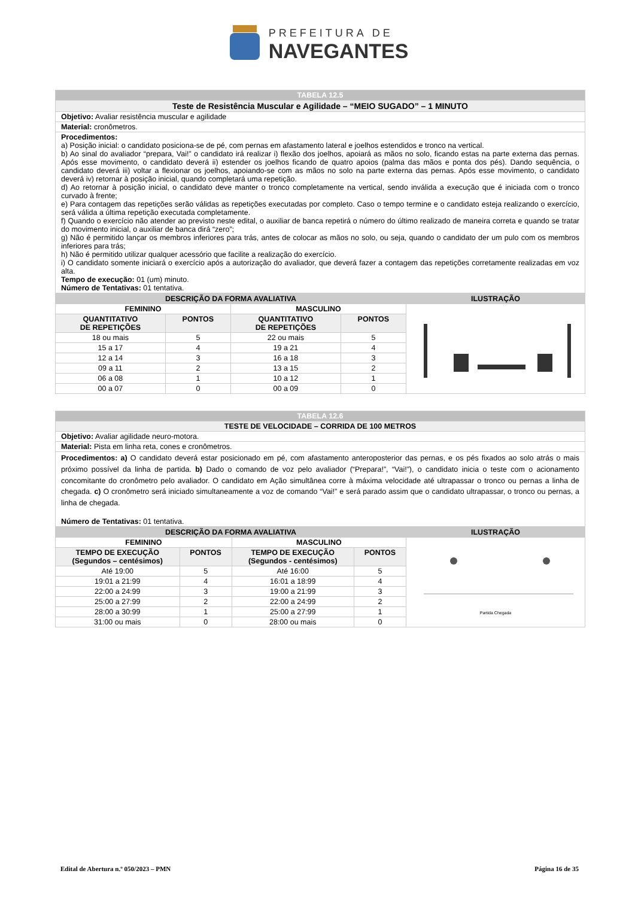PREFEITURA DE
NAVEGANTES
| TABELA 12.5 |
| Teste de Resistência Muscular e Agilidade – “MEIO SUGADO” – 1 MINUTO |
| Objetivo: Avaliar resistência muscular e agilidade |
| Material: cronômetros. |
| Procedimentos: a) Posição inicial: o candidato posiciona-se de pé, com pernas em afastamento lateral e joelhos estendidos e tronco na vertical. b) Ao sinal do avaliador “prepara, Vai!” o candidato irá realizar i) flexão dos joelhos, apoiará as mãos no solo, ficando estas na parte externa das pernas. Após esse movimento, o candidato deverá ii) estender os joelhos ficando de quatro apoios (palma das mãos e ponta dos pés). Dando sequência, o candidato deverá iii) voltar a flexionar os joelhos, apoiando-se com as mãos no solo na parte externa das pernas. Após esse movimento, o candidato deverá iv) retornar à posição inicial, quando completará uma repetição. d) Ao retornar à posição inicial, o candidato deve manter o tronco completamente na vertical, sendo inválida a execução que é iniciada com o tronco curvado à frente; e) Para contagem das repetições serão válidas as repetições executadas por completo. Caso o tempo termine e o candidato esteja realizando o exercício, será válida a última repetição executada completamente. f) Quando o exercício não atender ao previsto neste edital, o auxiliar de banca repetirá o número do último realizado de maneira correta e quando se tratar do movimento inicial, o auxiliar de banca dirá “zero”; g) Não é permitido lançar os membros inferiores para trás, antes de colocar as mãos no solo, ou seja, quando o candidato der um pulo com os membros inferiores para trás; h) Não é permitido utilizar qualquer acessório que facilite a realização do exercício. i) O candidato somente iniciará o exercício após a autorização do avaliador, que deverá fazer a contagem das repetições corretamente realizadas em voz alta. Tempo de execução: 01 (um) minuto. Número de Tentativas: 01 tentativa. |
| DESCRIÇÃO DA FORMA AVALIATIVA | | | | ILUSTRAÇÃO |
| --- | --- | --- | --- | --- |
| FEMININO | | MASCULINO | | |
| QUANTITATIVO DE REPETIÇÕES | PONTOS | QUANTITATIVO DE REPETIÇÕES | PONTOS | |
| 18 ou mais | 5 | 22 ou mais | 5 | |
| 15 a 17 | 4 | 19 a 21 | 4 | |
| 12 a 14 | 3 | 16 a 18 | 3 | |
| 09 a 11 | 2 | 13 a 15 | 2 | |
| 06 a 08 | 1 | 10 a 12 | 1 | |
| 00 a 07 | 0 | 00 a 09 | 0 | |
| TABELA 12.6 |
| TESTE DE VELOCIDADE – CORRIDA DE 100 METROS |
| Objetivo: Avaliar agilidade neuro-motora. |
| Material: Pista em linha reta, cones e cronômetros. |
| Procedimentos: a) O candidato deverá estar posicionado em pé, com afastamento anteroposterior das pernas, e os pés fixados ao solo atrás o mais próximo possível da linha de partida. b) Dado o comando de voz pelo avaliador (“Prepara!”, “Vai!”), o candidato inicia o teste com o acionamento concomitante do cronômetro pelo avaliador. O candidato em Ação simultânea corre à máxima velocidade até ultrapassar o tronco ou pernas a linha de chegada. c) O cronômetro será iniciado simultaneamente a voz de comando “Vai!” e será parado assim que o candidato ultrapassar, o tronco ou pernas, a linha de chegada. Número de Tentativas: 01 tentativa. |
| DESCRIÇÃO DA FORMA AVALIATIVA | | | | ILUSTRAÇÃO |
| --- | --- | --- | --- | --- |
| FEMININO | | MASCULINO | | Partida Chegada |
| TEMPO DE EXECUÇÃO (Segundos – centésimos) | PONTOS | TEMPO DE EXECUÇÃO (Segundos - centésimos) | PONTOS | |
| Até 19:00 | 5 | Até 16:00 | 5 | |
| 19:01 a 21:99 | 4 | 16:01 a 18:99 | 4 | |
| 22:00 a 24:99 | 3 | 19:00 a 21:99 | 3 | |
| 25:00 a 27:99 | 2 | 22:00 a 24:99 | 2 | |
| 28:00 a 30:99 | 1 | 25:00 a 27:99 | 1 | |
| 31:00 ou mais | 0 | 28:00 ou mais | 0 | |
Edital de Abertura n.º 050/2023 – PMN Página 16 de 35